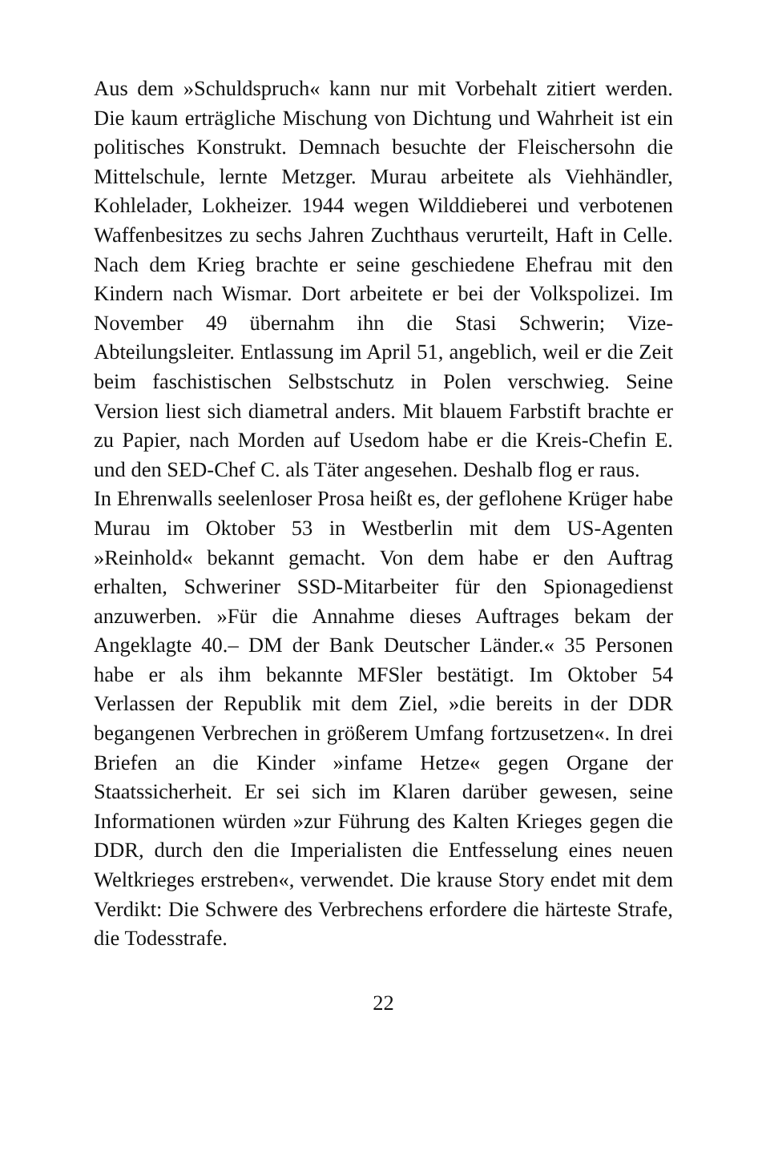Aus dem »Schuldspruch« kann nur mit Vorbehalt zitiert werden. Die kaum erträgliche Mischung von Dichtung und Wahrheit ist ein politisches Konstrukt. Demnach besuchte der Fleischersohn die Mittelschule, lernte Metzger. Murau arbeitete als Viehhändler, Kohlelader, Lokheizer. 1944 wegen Wilddieberei und verbotenen Waffenbesitzes zu sechs Jahren Zuchthaus verurteilt, Haft in Celle. Nach dem Krieg brachte er seine geschiedene Ehefrau mit den Kindern nach Wismar. Dort arbeitete er bei der Volkspolizei. Im November 49 übernahm ihn die Stasi Schwerin; Vize-Abteilungsleiter. Entlassung im April 51, angeblich, weil er die Zeit beim faschistischen Selbstschutz in Polen verschwieg. Seine Version liest sich diametral anders. Mit blauem Farbstift brachte er zu Papier, nach Morden auf Usedom habe er die Kreis-Chefin E. und den SED-Chef C. als Täter angesehen. Deshalb flog er raus.
In Ehrenwalls seelenloser Prosa heißt es, der geflohene Krüger habe Murau im Oktober 53 in Westberlin mit dem US-Agenten »Reinhold« bekannt gemacht. Von dem habe er den Auftrag erhalten, Schweriner SSD-Mitarbeiter für den Spionagedienst anzuwerben. »Für die Annahme dieses Auftrages bekam der Angeklagte 40.– DM der Bank Deutscher Länder.« 35 Personen habe er als ihm bekannte MFSler bestätigt. Im Oktober 54 Verlassen der Republik mit dem Ziel, »die bereits in der DDR begangenen Verbrechen in größerem Umfang fortzusetzen«. In drei Briefen an die Kinder »infame Hetze« gegen Organe der Staatssicherheit. Er sei sich im Klaren darüber gewesen, seine Informationen würden »zur Führung des Kalten Krieges gegen die DDR, durch den die Imperialisten die Entfesselung eines neuen Weltkrieges erstreben«, verwendet. Die krause Story endet mit dem Verdikt: Die Schwere des Verbrechens erfordere die härteste Strafe, die Todesstrafe.
22